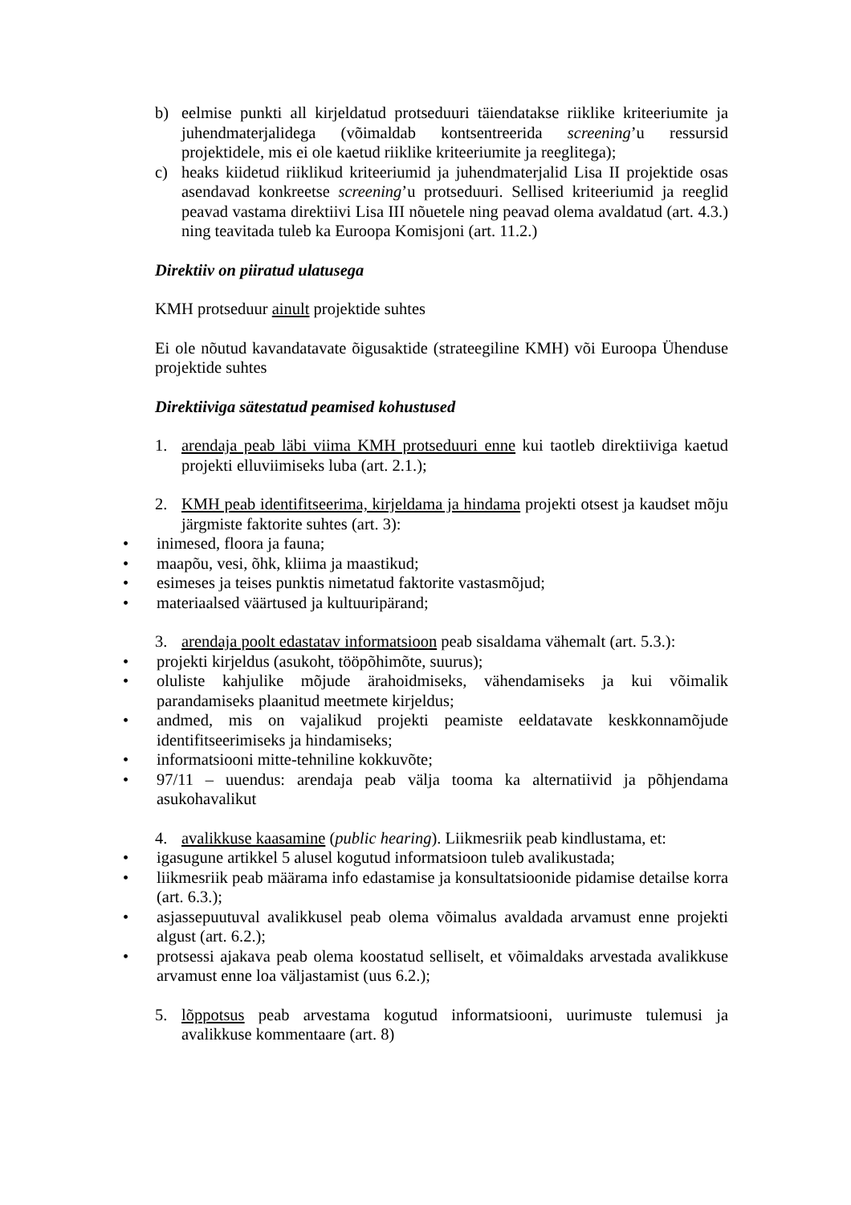b) eelmise punkti all kirjeldatud protseduuri täiendatakse riiklike kriteeriumite ja juhendmaterjalidega (võimaldab kontsentreerida screening’u ressursid projektidele, mis ei ole kaetud riiklike kriteeriumite ja reeglitega);
c) heaks kiidetud riiklikud kriteeriumid ja juhendmaterjalid Lisa II projektide osas asendavad konkreetse screening’u protseduuri. Sellised kriteeriumid ja reeglid peavad vastama direktiivi Lisa III nõuetele ning peavad olema avaldatud (art. 4.3.) ning teavitada tuleb ka Euroopa Komisjoni (art. 11.2.)
Direktiiv on piiratud ulatusega
KMH protseduur ainult projektide suhtes
Ei ole nõutud kavandatavate õigusaktide (strateegiline KMH) või Euroopa Ühenduse projektide suhtes
Direktiiviga sätestatud peamised kohustused
1. arendaja peab läbi viima KMH protseduuri enne kui taotleb direktiiviga kaetud projekti elluviimiseks luba (art. 2.1.);
2. KMH peab identifitseerima, kirjeldama ja hindama projekti otsest ja kaudset mõju järgmiste faktorite suhtes (art. 3):
• inimesed, floora ja fauna;
• maapõu, vesi, õhk, kliima ja maastikud;
• esimeses ja teises punktis nimetatud faktorite vastasmõjud;
• materiaalsed väärtused ja kultuuripärand;
3. arendaja poolt edastatav informatsioon peab sisaldama vähemalt (art. 5.3.):
• projekti kirjeldus (asukoht, tööpõhimõte, suurus);
• oluliste kahjulike mõjude ärahoidmiseks, vähendamiseks ja kui võimalik parandamiseks plaanitud meetmete kirjeldus;
• andmed, mis on vajalikud projekti peamiste eeldatavate keskkonnamõjude identifitseerimiseks ja hindamiseks;
• informatsiooni mitte-tehniline kokkuvõte;
• 97/11 – uuendus: arendaja peab välja tooma ka alternatiivid ja põhjendama asukohavalikut
4. avalikkuse kaasamine (public hearing). Liikmesriik peab kindlustama, et:
• igasugune artikkel 5 alusel kogutud informatsioon tuleb avalikustada;
• liikmesriik peab määrama info edastamise ja konsultatsioonide pidamise detailse korra (art. 6.3.);
• asjassepuutuval avalikkusel peab olema võimalus avaldada arvamust enne projekti algust (art. 6.2.);
• protsessi ajakava peab olema koostatud selliselt, et võimaldaks arvestada avalikkuse arvamust enne loa väljastamist (uus 6.2.);
5. lõppotsus peab arvestama kogutud informatsiooni, uurimuste tulemusi ja avalikkuse kommentaare (art. 8)